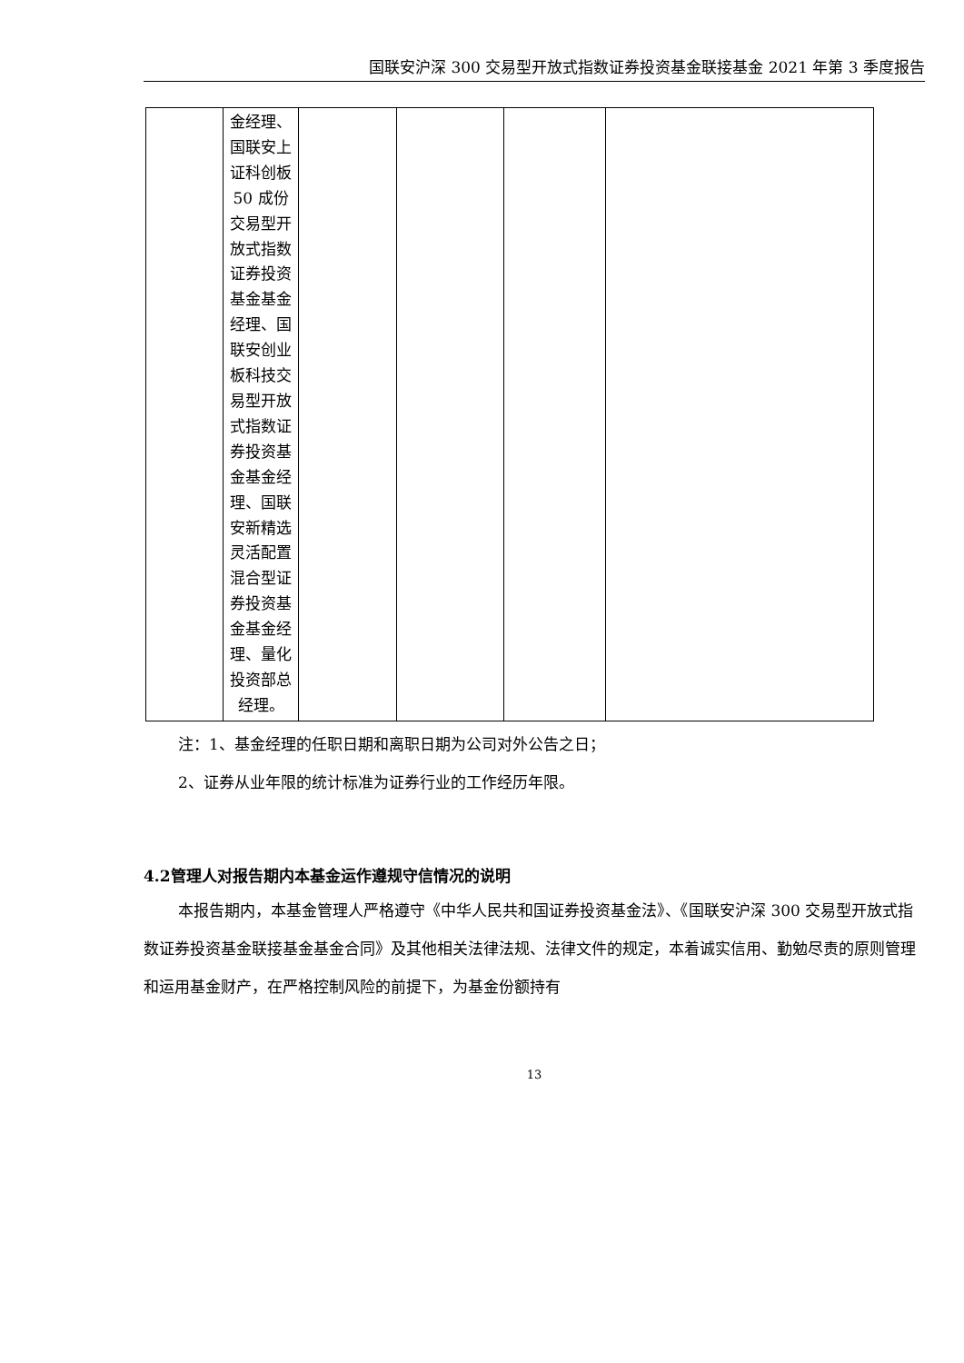国联安沪深 300 交易型开放式指数证券投资基金联接基金 2021 年第 3 季度报告
| | 金经理、国联安上证科创板 50 成份交易型开放式指数证券投资基金基金经理、国联安创业板科技交易型开放式指数证券投资基金基金经理、国联安新精选灵活配置混合型证券投资基金基金经理、量化投资部总经理。 | | | | |
注：1、基金经理的任职日期和离职日期为公司对外公告之日；
2、证券从业年限的统计标准为证券行业的工作经历年限。
4.2管理人对报告期内本基金运作遵规守信情况的说明
本报告期内，本基金管理人严格遵守《中华人民共和国证券投资基金法》、《国联安沪深 300 交易型开放式指数证券投资基金联接基金基金合同》及其他相关法律法规、法律文件的规定，本着诚实信用、勤勉尽责的原则管理和运用基金财产，在严格控制风险的前提下，为基金份额持有
13